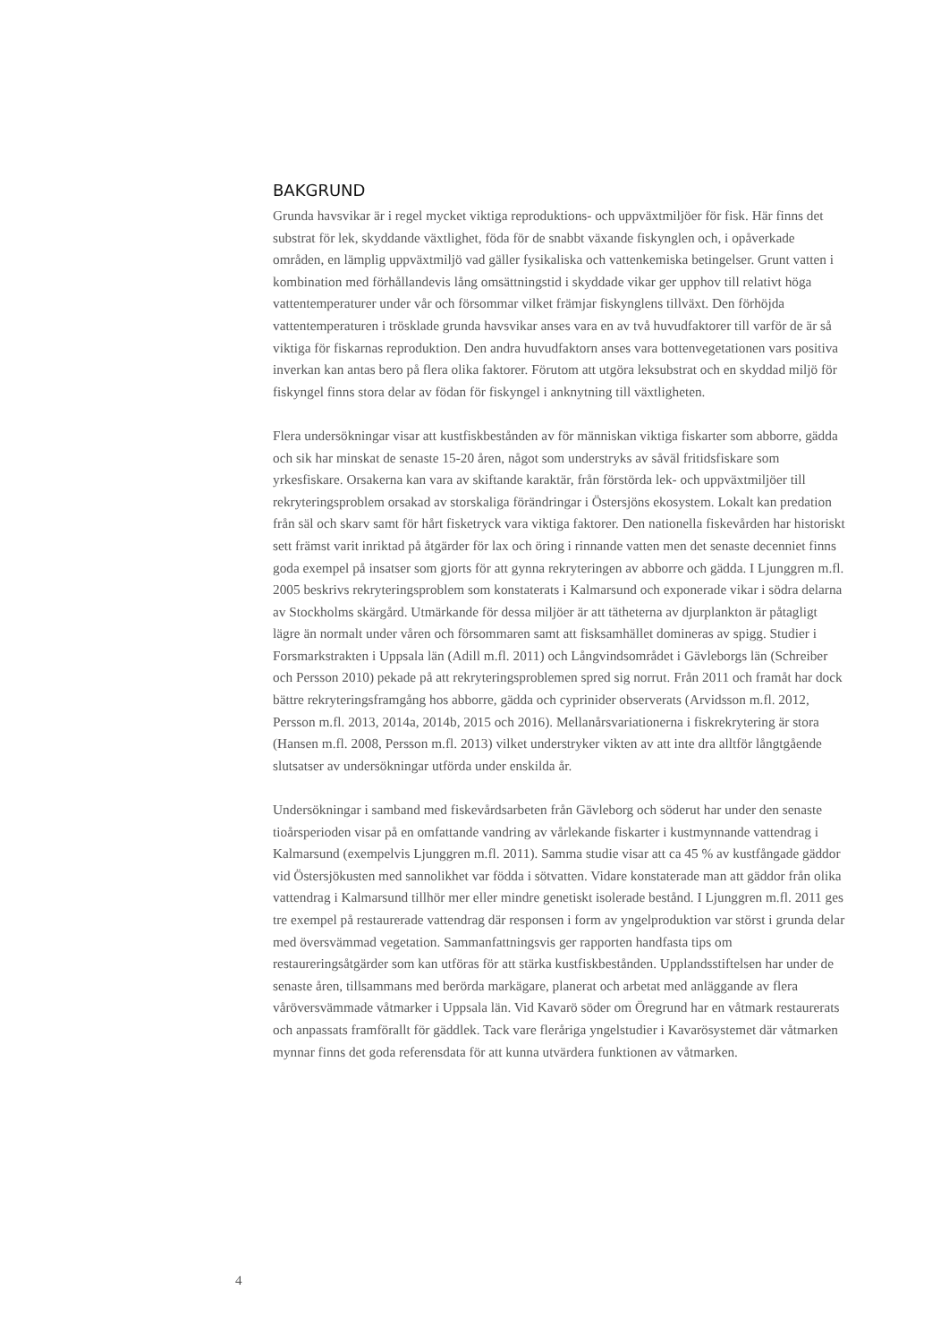BAKGRUND
Grunda havsvikar är i regel mycket viktiga reproduktions- och uppväxtmiljöer för fisk. Här finns det substrat för lek, skyddande växtlighet, föda för de snabbt växande fiskynglen och, i opåverkade områden, en lämplig uppväxtmiljö vad gäller fysikaliska och vattenkemiska betingelser. Grunt vatten i kombination med förhållandevis lång omsättningstid i skyddade vikar ger upphov till relativt höga vattentemperaturer under vår och försommar vilket främjar fiskynglens tillväxt. Den förhöjda vattentemperaturen i trösklade grunda havsvikar anses vara en av två huvudfaktorer till varför de är så viktiga för fiskarnas reproduktion. Den andra huvudfaktorn anses vara bottenvegetationen vars positiva inverkan kan antas bero på flera olika faktorer. Förutom att utgöra leksubstrat och en skyddad miljö för fiskyngel finns stora delar av födan för fiskyngel i anknytning till växtligheten.
Flera undersökningar visar att kustfiskbestånden av för människan viktiga fiskarter som abborre, gädda och sik har minskat de senaste 15-20 åren, något som understryks av såväl fritidsfiskare som yrkesfiskare. Orsakerna kan vara av skiftande karaktär, från förstörda lek- och uppväxtmiljöer till rekryteringsproblem orsakad av storskaliga förändringar i Östersjöns ekosystem. Lokalt kan predation från säl och skarv samt för hårt fisketryck vara viktiga faktorer. Den nationella fiskevården har historiskt sett främst varit inriktad på åtgärder för lax och öring i rinnande vatten men det senaste decenniet finns goda exempel på insatser som gjorts för att gynna rekryteringen av abborre och gädda. I Ljunggren m.fl. 2005 beskrivs rekryteringsproblem som konstaterats i Kalmarsund och exponerade vikar i södra delarna av Stockholms skärgård. Utmärkande för dessa miljöer är att tätheterna av djurplankton är påtagligt lägre än normalt under våren och försommaren samt att fisksamhället domineras av spigg. Studier i Forsmarkstrakten i Uppsala län (Adill m.fl. 2011) och Långvindsområdet i Gävleborgs län (Schreiber och Persson 2010) pekade på att rekryteringsproblemen spred sig norrut. Från 2011 och framåt har dock bättre rekryteringsframgång hos abborre, gädda och cyprinider observerats (Arvidsson m.fl. 2012, Persson m.fl. 2013, 2014a, 2014b, 2015 och 2016). Mellanårsvariationerna i fiskrekrytering är stora (Hansen m.fl. 2008, Persson m.fl. 2013) vilket understryker vikten av att inte dra alltför långtgående slutsatser av undersökningar utförda under enskilda år.
Undersökningar i samband med fiskevårdsarbeten från Gävleborg och söderut har under den senaste tioårsperioden visar på en omfattande vandring av vårlekande fiskarter i kustmynnande vattendrag i Kalmarsund (exempelvis Ljunggren m.fl. 2011). Samma studie visar att ca 45 % av kustfångade gäddor vid Östersjökusten med sannolikhet var födda i sötvatten. Vidare konstaterade man att gäddor från olika vattendrag i Kalmarsund tillhör mer eller mindre genetiskt isolerade bestånd. I Ljunggren m.fl. 2011 ges tre exempel på restaurerade vattendrag där responsen i form av yngelproduktion var störst i grunda delar med översvämmad vegetation. Sammanfattningsvis ger rapporten handfasta tips om restaureringsåtgärder som kan utföras för att stärka kustfiskbestånden. Upplandsstiftelsen har under de senaste åren, tillsammans med berörda markägare, planerat och arbetat med anläggande av flera våröversvämmade våtmarker i Uppsala län. Vid Kavarö söder om Öregrund har en våtmark restaurerats och anpassats framförallt för gäddlek. Tack vare fleråriga yngelstudier i Kavarösystemet där våtmarken mynnar finns det goda referensdata för att kunna utvärdera funktionen av våtmarken.
4